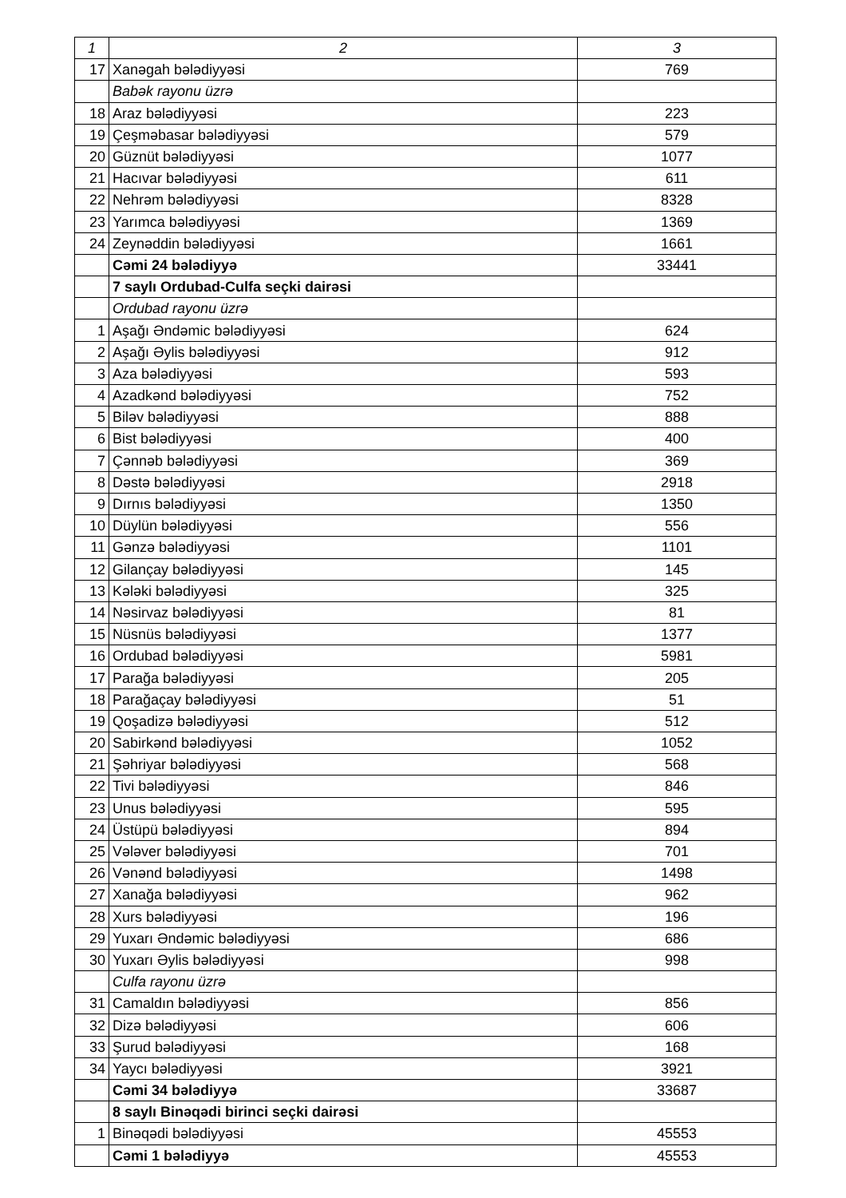| 1 | 2 | 3 |
| 17 | Xanəgah bələdiyyəsi | 769 |
| | Babək rayonu üzrə | |
| 18 | Araz bələdiyyəsi | 223 |
| 19 | Çeşməbasar bələdiyyəsi | 579 |
| 20 | Güznüt bələdiyyəsi | 1077 |
| 21 | Hacıvar bələdiyyəsi | 611 |
| 22 | Nehrəm bələdiyyəsi | 8328 |
| 23 | Yarımca bələdiyyəsi | 1369 |
| 24 | Zeynəddin bələdiyyəsi | 1661 |
| | Cəmi 24 bələdiyyə | 33441 |
| | 7 saylı Ordubad-Culfa seçki dairəsi | |
| | Ordubad rayonu üzrə | |
| 1 | Aşağı Əndəmic bələdiyyəsi | 624 |
| 2 | Aşağı Əylis bələdiyyəsi | 912 |
| 3 | Aza bələdiyyəsi | 593 |
| 4 | Azadkənd bələdiyyəsi | 752 |
| 5 | Biləv bələdiyyəsi | 888 |
| 6 | Bist bələdiyyəsi | 400 |
| 7 | Çənnəb bələdiyyəsi | 369 |
| 8 | Dəstə bələdiyyəsi | 2918 |
| 9 | Dırnıs bələdiyyəsi | 1350 |
| 10 | Düylün bələdiyyəsi | 556 |
| 11 | Gənzə bələdiyyəsi | 1101 |
| 12 | Gilançay bələdiyyəsi | 145 |
| 13 | Kələki bələdiyyəsi | 325 |
| 14 | Nəsirvaz bələdiyyəsi | 81 |
| 15 | Nüsnüs bələdiyyəsi | 1377 |
| 16 | Ordubad bələdiyyəsi | 5981 |
| 17 | Parağa bələdiyyəsi | 205 |
| 18 | Parağaçay bələdiyyəsi | 51 |
| 19 | Qoşadizə bələdiyyəsi | 512 |
| 20 | Sabirkənd bələdiyyəsi | 1052 |
| 21 | Şəhriyar bələdiyyəsi | 568 |
| 22 | Tivi bələdiyyəsi | 846 |
| 23 | Unus bələdiyyəsi | 595 |
| 24 | Üstüpü bələdiyyəsi | 894 |
| 25 | Vələver bələdiyyəsi | 701 |
| 26 | Vənənd bələdiyyəsi | 1498 |
| 27 | Xanağa bələdiyyəsi | 962 |
| 28 | Xurs bələdiyyəsi | 196 |
| 29 | Yuxarı Əndəmic bələdiyyəsi | 686 |
| 30 | Yuxarı Əylis bələdiyyəsi | 998 |
| | Culfa rayonu üzrə | |
| 31 | Camaldın bələdiyyəsi | 856 |
| 32 | Dizə bələdiyyəsi | 606 |
| 33 | Şurud bələdiyyəsi | 168 |
| 34 | Yaycı bələdiyyəsi | 3921 |
| | Cəmi 34 bələdiyyə | 33687 |
| | 8 saylı Binəqədi birinci seçki dairəsi | |
| 1 | Binəqədi bələdiyyəsi | 45553 |
| | Cəmi 1 bələdiyyə | 45553 |